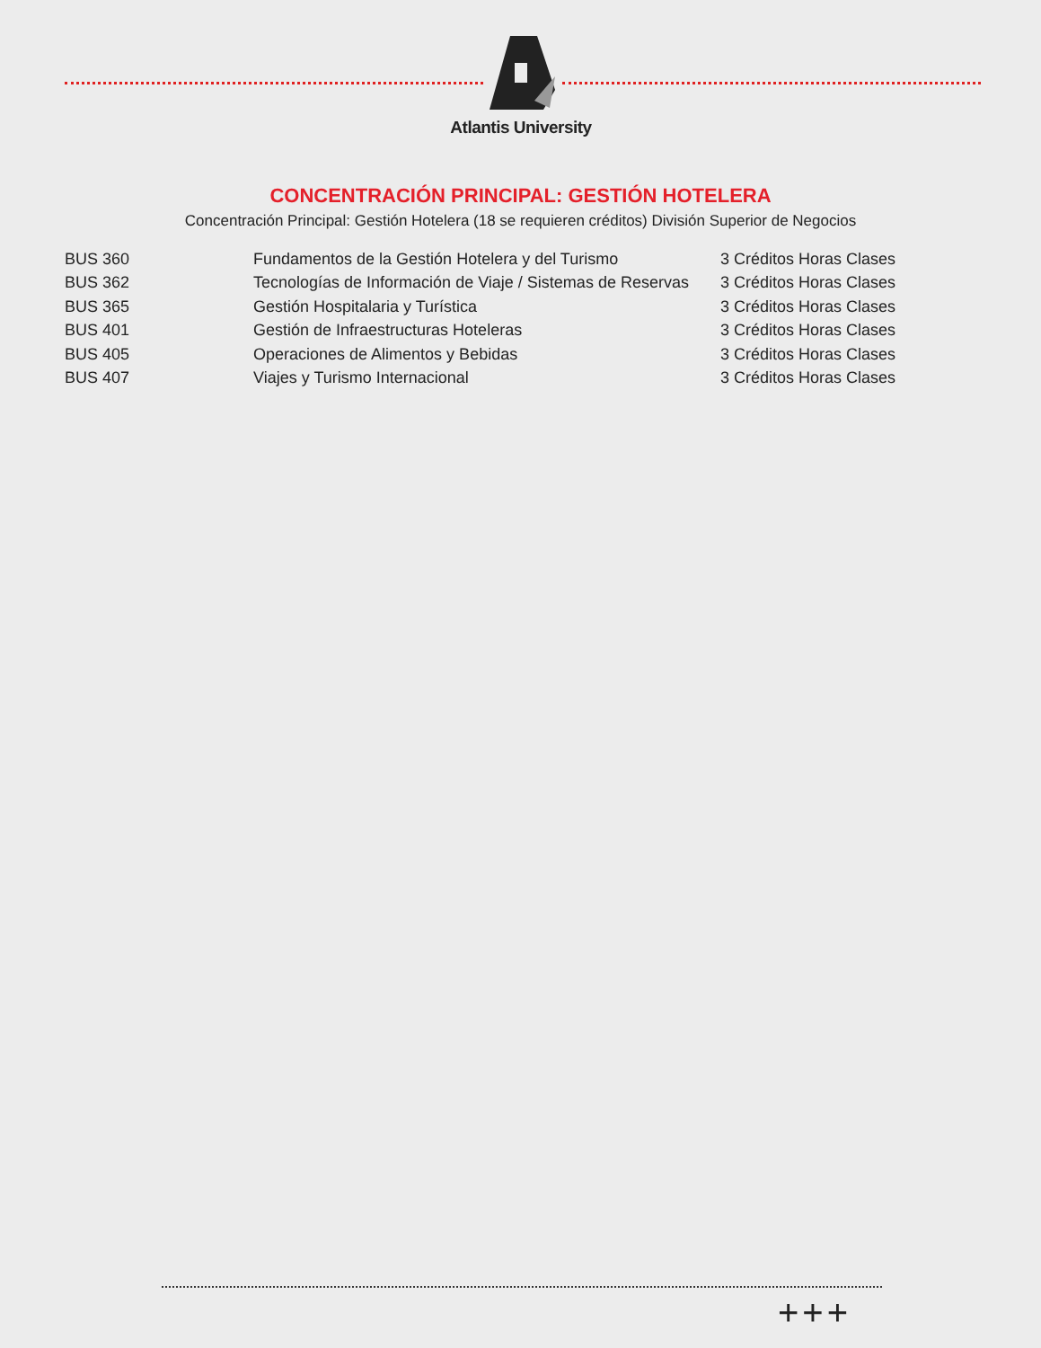Atlantis University
CONCENTRACIÓN PRINCIPAL: GESTIÓN HOTELERA
Concentración Principal: Gestión Hotelera (18 se requieren créditos) División Superior de Negocios
| BUS 360 | Fundamentos de la Gestión Hotelera y del Turismo | 3 Créditos Horas Clases |
| BUS 362 | Tecnologías de Información de Viaje / Sistemas de Reservas | 3 Créditos Horas Clases |
| BUS 365 | Gestión Hospitalaria y Turística | 3 Créditos Horas Clases |
| BUS 401 | Gestión de Infraestructuras Hoteleras | 3 Créditos Horas Clases |
| BUS 405 | Operaciones de Alimentos y Bebidas | 3 Créditos Horas Clases |
| BUS 407 | Viajes y Turismo Internacional | 3 Créditos Horas Clases |
+++